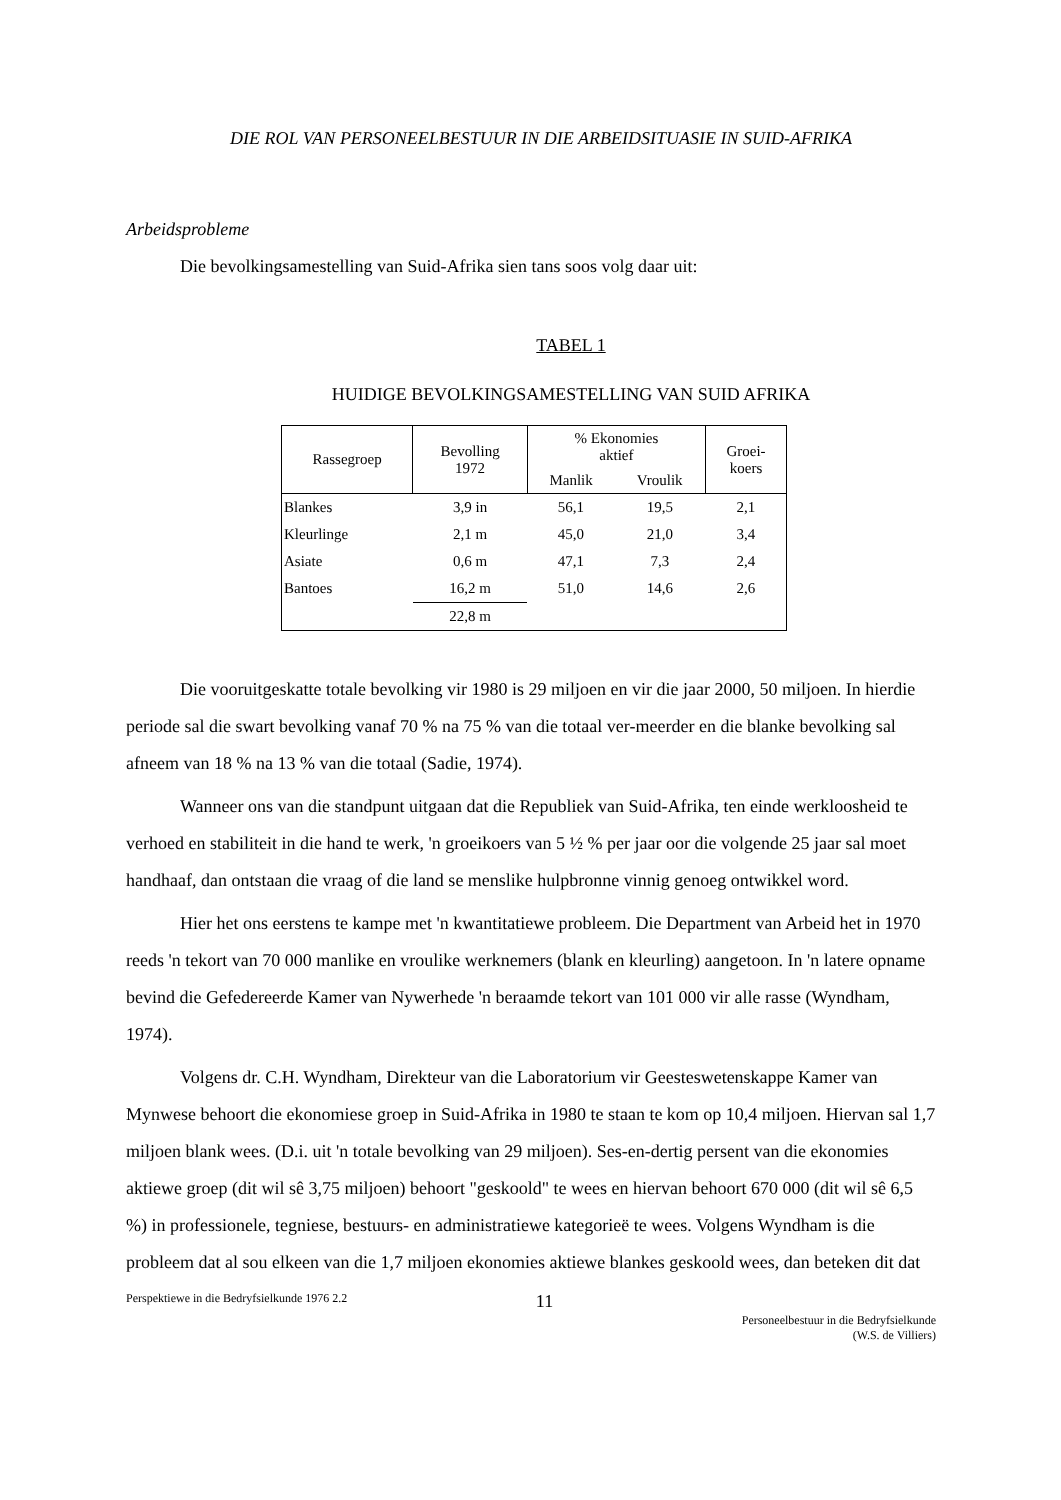DIE ROL VAN PERSONEELBESTUUR IN DIE ARBEIDSITUASIE IN SUID-AFRIKA
Arbeidsprobleme
Die bevolkingsamestelling van Suid-Afrika sien tans soos volg daar uit:
TABEL 1
HUIDIGE BEVOLKINGSAMESTELLING VAN SUID AFRIKA
| Rassegroep | Bevolling 1972 | % Ekonomies aktief | | Groei- koers |
| --- | --- | --- | --- | --- |
| | | Manlik | Vroulik | |
| Blankes | 3,9 in | 56,1 | 19,5 | 2,1 |
| Kleurlinge | 2,1 m | 45,0 | 21,0 | 3,4 |
| Asiate | 0,6 m | 47,1 | 7,3 | 2,4 |
| Bantoes | 16,2 m | 51,0 | 14,6 | 2,6 |
| | 22,8 m | | | |
Die vooruitgeskatte totale bevolking vir 1980 is 29 miljoen en vir die jaar 2000, 50 miljoen. In hierdie periode sal die swart bevolking vanaf 70 % na 75 % van die totaal ver-meerder en die blanke bevolking sal afneem van 18 % na 13 % van die totaal (Sadie, 1974).
Wanneer ons van die standpunt uitgaan dat die Republiek van Suid-Afrika, ten einde werkloosheid te verhoed en stabiliteit in die hand te werk, 'n groeikoers van 5 ½ % per jaar oor die volgende 25 jaar sal moet handhaaf, dan ontstaan die vraag of die land se menslike hulpbronne vinnig genoeg ontwikkel word.
Hier het ons eerstens te kampe met 'n kwantitatiewe probleem. Die Department van Arbeid het in 1970 reeds 'n tekort van 70 000 manlike en vroulike werknemers (blank en kleurling) aangetoon. In 'n latere opname bevind die Gefedereerde Kamer van Nywerhede 'n beraamde tekort van 101 000 vir alle rasse (Wyndham, 1974).
Volgens dr. C.H. Wyndham, Direkteur van die Laboratorium vir Geesteswetenskappe Kamer van Mynwese behoort die ekonomiese groep in Suid-Afrika in 1980 te staan te kom op 10,4 miljoen. Hiervan sal 1,7 miljoen blank wees. (D.i. uit 'n totale bevolking van 29 miljoen). Ses-en-dertig persent van die ekonomies aktiewe groep (dit wil sê 3,75 miljoen) behoort "geskoold" te wees en hiervan behoort 670 000 (dit wil sê 6,5 %) in professionele, tegniese, bestuurs- en administratiewe kategorieë te wees. Volgens Wyndham is die probleem dat al sou elkeen van die 1,7 miljoen ekonomies aktiewe blankes geskoold wees, dan beteken dit dat
Perspektiewe in die Bedryfsielkunde 1976 2.2 11 Personeelbestuur in die Bedryfsielkunde
(W.S. de Villiers)